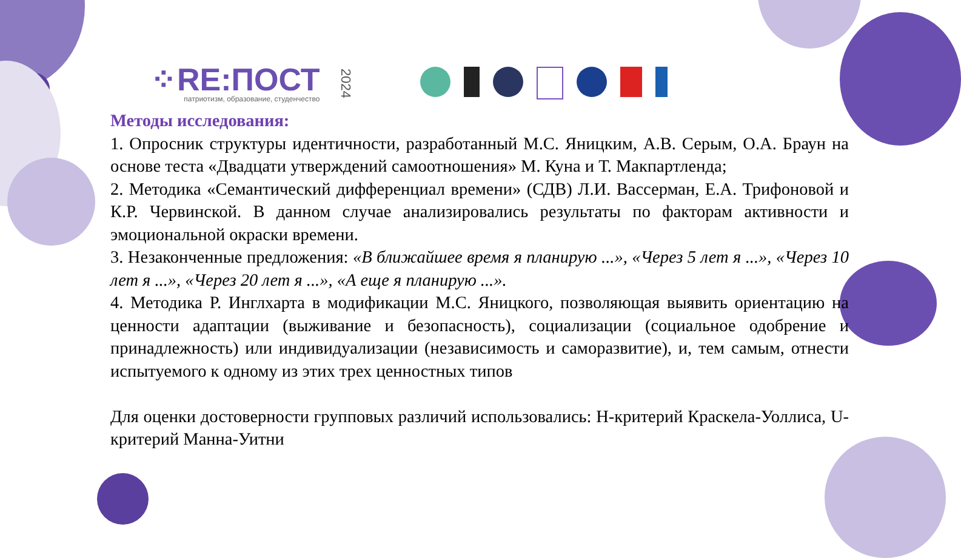⁘RE:ПОСТ
патриотизм, образование, студенчество
2024
Методы исследования:
1. Опросник структуры идентичности, разработанный М.С. Яницким, А.В. Серым, О.А. Браун на основе теста «Двадцати утверждений самоотношения» М. Куна и Т. Макпартленда;
2. Методика «Семантический дифференциал времени» (СДВ) Л.И. Вассерман, Е.А. Трифоновой и К.Р. Червинской. В данном случае анализировались результаты по факторам активности и эмоциональной окраски времени.
3. Незаконченные предложения: «В ближайшее время я планирую ...», «Через 5 лет я ...», «Через 10 лет я ...», «Через 20 лет я ...», «А еще я планирую ...».
4. Методика Р. Инглхарта в модификации М.С. Яницкого, позволяющая выявить ориентацию на ценности адаптации (выживание и безопасность), социализации (социальное одобрение и принадлежность) или индивидуализации (независимость и саморазвитие), и, тем самым, отнести испытуемого к одному из этих трех ценностных типов
Для оценки достоверности групповых различий использовались: H-критерий Краскела-Уоллиса, U-критерий Манна-Уитни